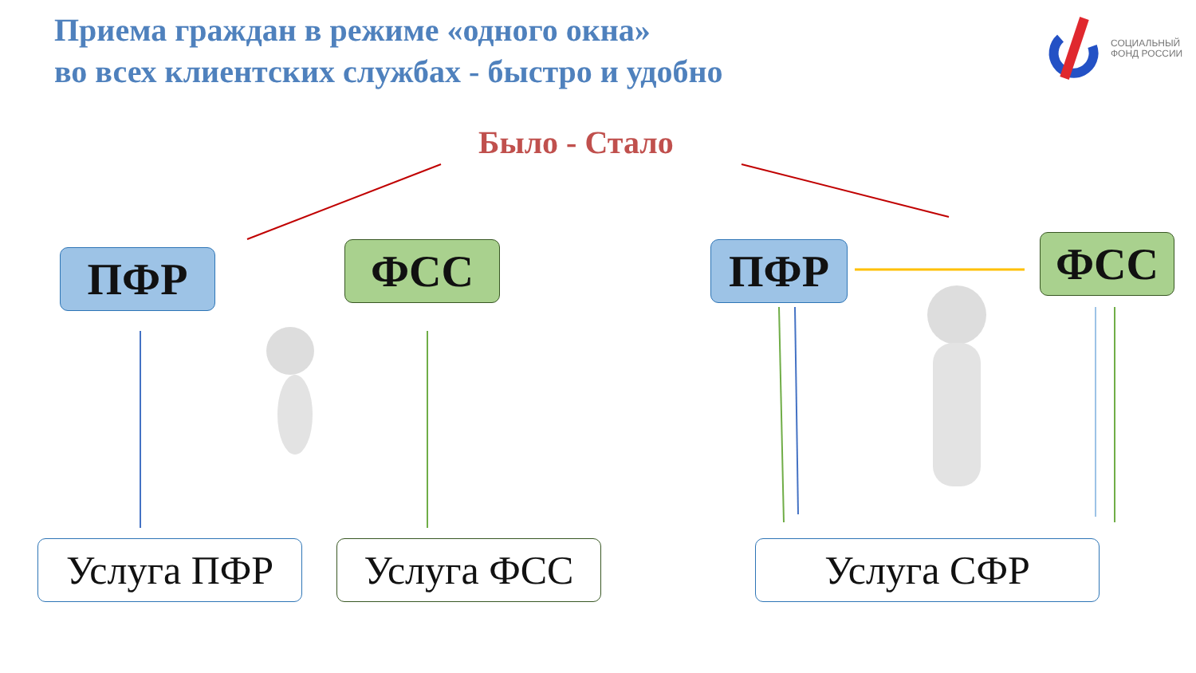Приема граждан в режиме «одного окна»
во всех клиентских службах - быстро и удобно
СОЦИАЛЬНЫЙ
ФОНД РОССИИ
Было - Стало
ПФР ФСС ПФР ФСС
Услуга ПФР Услуга ФСС Услуга СФР